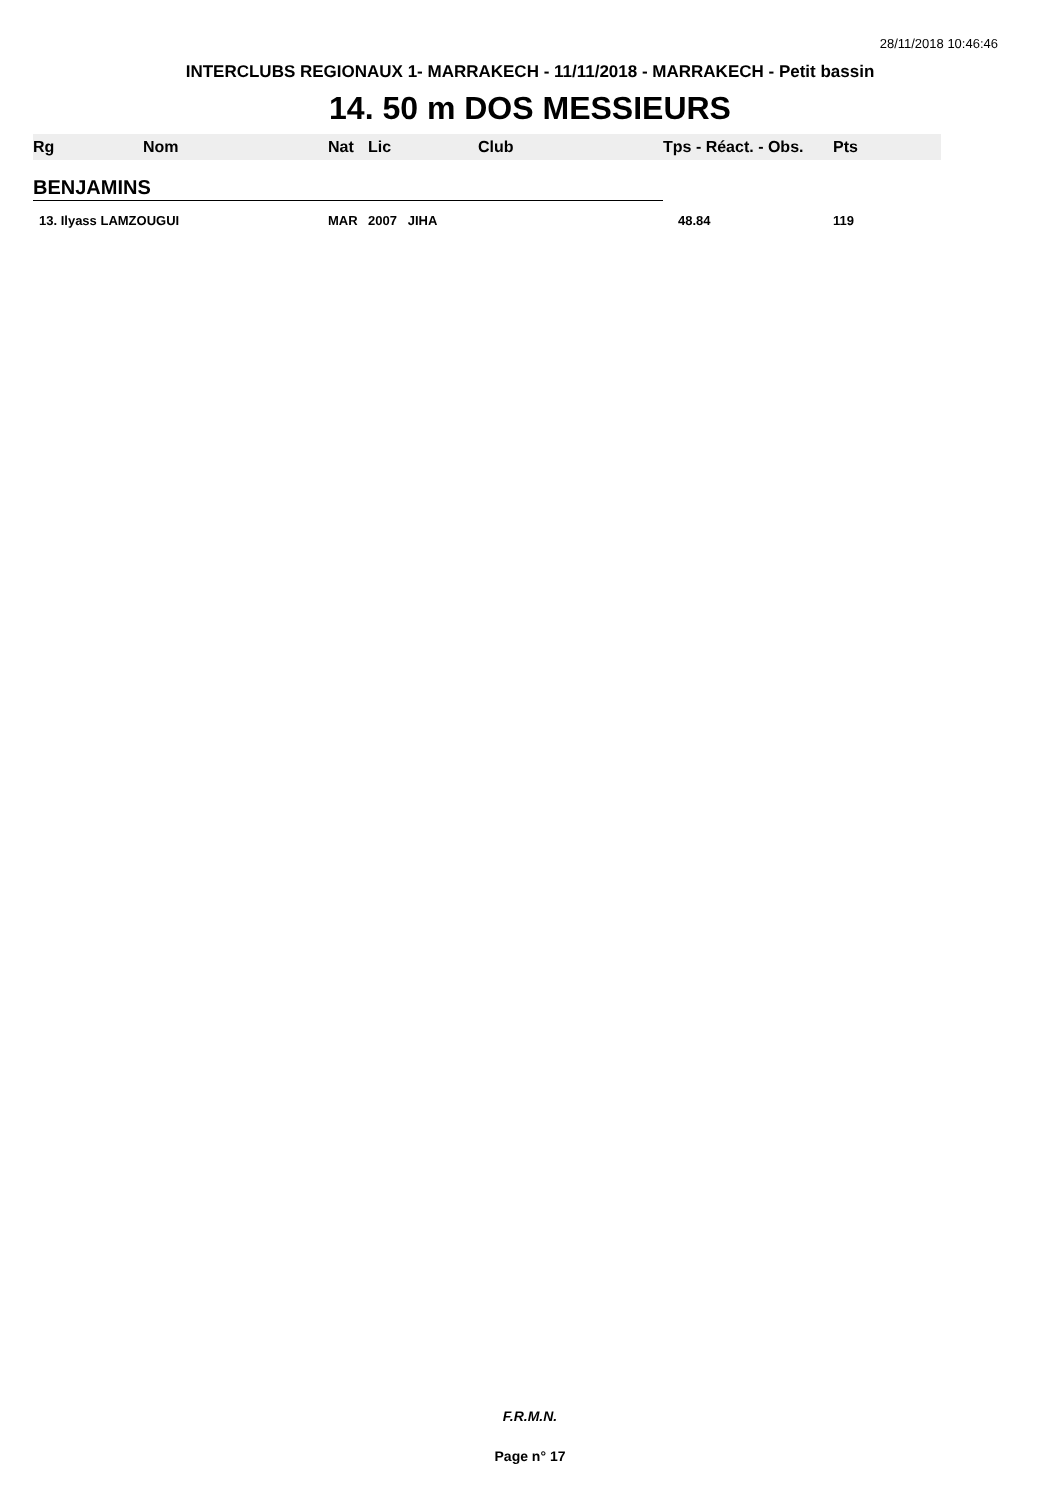28/11/2018 10:46:46
INTERCLUBS REGIONAUX 1- MARRAKECH - 11/11/2018 - MARRAKECH - Petit bassin
14. 50 m DOS MESSIEURS
| Rg | Nom | Nat | Lic | Club | Tps - Réact. - Obs. | Pts |
| --- | --- | --- | --- | --- | --- | --- |
| BENJAMINS | | | | | | |
| 13. Ilyass LAMZOUGUI | | MAR | 2007 JIHA | | 48.84 | 119 |
F.R.M.N.
Page n° 17